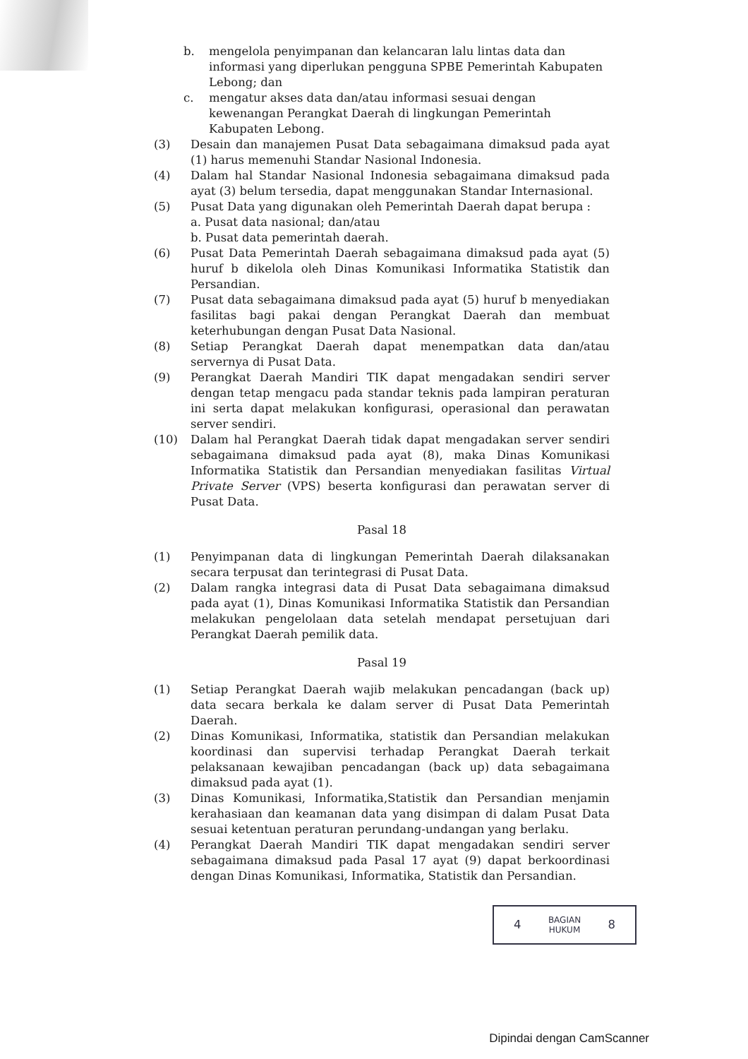b. mengelola penyimpanan dan kelancaran lalu lintas data dan informasi yang diperlukan pengguna SPBE Pemerintah Kabupaten Lebong; dan
c. mengatur akses data dan/atau informasi sesuai dengan kewenangan Perangkat Daerah di lingkungan Pemerintah Kabupaten Lebong.
(3) Desain dan manajemen Pusat Data sebagaimana dimaksud pada ayat (1) harus memenuhi Standar Nasional Indonesia.
(4) Dalam hal Standar Nasional Indonesia sebagaimana dimaksud pada ayat (3) belum tersedia, dapat menggunakan Standar Internasional.
(5) Pusat Data yang digunakan oleh Pemerintah Daerah dapat berupa :
a. Pusat data nasional; dan/atau
b. Pusat data pemerintah daerah.
(6) Pusat Data Pemerintah Daerah sebagaimana dimaksud pada ayat (5) huruf b dikelola oleh Dinas Komunikasi Informatika Statistik dan Persandian.
(7) Pusat data sebagaimana dimaksud pada ayat (5) huruf b menyediakan fasilitas bagi pakai dengan Perangkat Daerah dan membuat keterhubungan dengan Pusat Data Nasional.
(8) Setiap Perangkat Daerah dapat menempatkan data dan/atau servernya di Pusat Data.
(9) Perangkat Daerah Mandiri TIK dapat mengadakan sendiri server dengan tetap mengacu pada standar teknis pada lampiran peraturan ini serta dapat melakukan konfigurasi, operasional dan perawatan server sendiri.
(10) Dalam hal Perangkat Daerah tidak dapat mengadakan server sendiri sebagaimana dimaksud pada ayat (8), maka Dinas Komunikasi Informatika Statistik dan Persandian menyediakan fasilitas Virtual Private Server (VPS) beserta konfigurasi dan perawatan server di Pusat Data.
Pasal 18
(1) Penyimpanan data di lingkungan Pemerintah Daerah dilaksanakan secara terpusat dan terintegrasi di Pusat Data.
(2) Dalam rangka integrasi data di Pusat Data sebagaimana dimaksud pada ayat (1), Dinas Komunikasi Informatika Statistik dan Persandian melakukan pengelolaan data setelah mendapat persetujuan dari Perangkat Daerah pemilik data.
Pasal 19
(1) Setiap Perangkat Daerah wajib melakukan pencadangan (back up) data secara berkala ke dalam server di Pusat Data Pemerintah Daerah.
(2) Dinas Komunikasi, Informatika, statistik dan Persandian melakukan koordinasi dan supervisi terhadap Perangkat Daerah terkait pelaksanaan kewajiban pencadangan (back up) data sebagaimana dimaksud pada ayat (1).
(3) Dinas Komunikasi, Informatika,Statistik dan Persandian menjamin kerahasiaan dan keamanan data yang disimpan di dalam Pusat Data sesuai ketentuan peraturan perundang-undangan yang berlaku.
(4) Perangkat Daerah Mandiri TIK dapat mengadakan sendiri server sebagaimana dimaksud pada Pasal 17 ayat (9) dapat berkoordinasi dengan Dinas Komunikasi, Informatika, Statistik dan Persandian.
4
BAGIAN
HUKUM
8
Dipindai dengan CamScanner